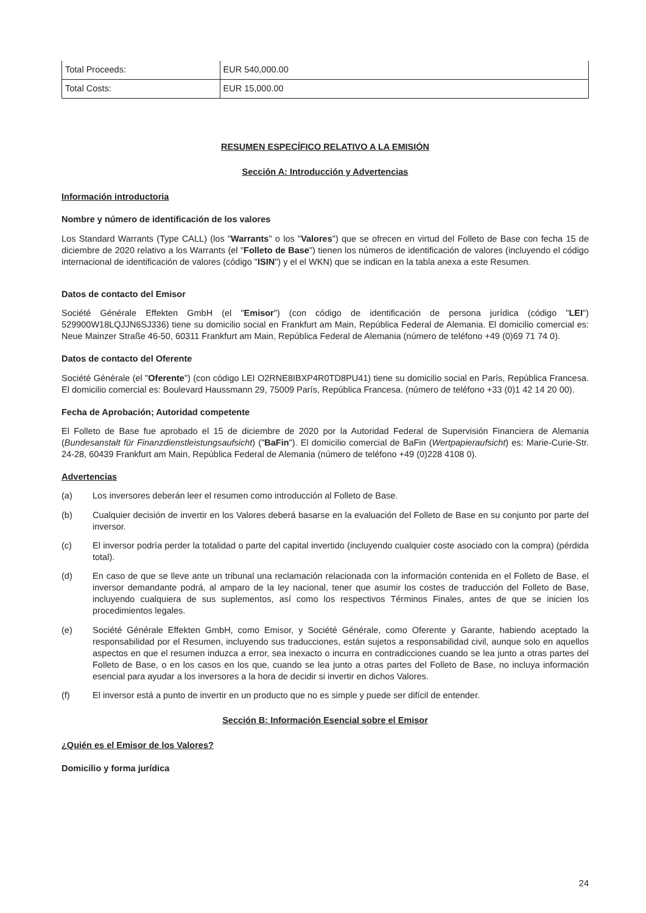| Total Proceeds: | EUR 540,000.00 |
| Total Costs: | EUR 15,000.00 |
RESUMEN ESPECÍFICO RELATIVO A LA EMISIÓN
Sección A: Introducción y Advertencias
Información introductoria
Nombre y número de identificación de los valores
Los Standard Warrants (Type CALL) (los "Warrants" o los "Valores") que se ofrecen en virtud del Folleto de Base con fecha 15 de diciembre de 2020 relativo a los Warrants (el "Folleto de Base") tienen los números de identificación de valores (incluyendo el código internacional de identificación de valores (código "ISIN") y el el WKN) que se indican en la tabla anexa a este Resumen.
Datos de contacto del Emisor
Société Générale Effekten GmbH (el "Emisor") (con código de identificación de persona jurídica (código "LEI") 529900W18LQJJN6SJ336) tiene su domicilio social en Frankfurt am Main, República Federal de Alemania. El domicilio comercial es: Neue Mainzer Straße 46-50, 60311 Frankfurt am Main, República Federal de Alemania (número de teléfono +49 (0)69 71 74 0).
Datos de contacto del Oferente
Société Générale (el "Oferente") (con código LEI O2RNE8IBXP4R0TD8PU41) tiene su domicilio social en París, República Francesa. El domicilio comercial es: Boulevard Haussmann 29, 75009 París, República Francesa. (número de teléfono +33 (0)1 42 14 20 00).
Fecha de Aprobación; Autoridad competente
El Folleto de Base fue aprobado el 15 de diciembre de 2020 por la Autoridad Federal de Supervisión Financiera de Alemania (Bundesanstalt für Finanzdienstleistungsaufsicht) ("BaFin"). El domicilio comercial de BaFin (Wertpapieraufsicht) es: Marie-Curie-Str. 24-28, 60439 Frankfurt am Main, República Federal de Alemania (número de teléfono +49 (0)228 4108 0).
Advertencias
(a) Los inversores deberán leer el resumen como introducción al Folleto de Base.
(b) Cualquier decisión de invertir en los Valores deberá basarse en la evaluación del Folleto de Base en su conjunto por parte del inversor.
(c) El inversor podría perder la totalidad o parte del capital invertido (incluyendo cualquier coste asociado con la compra) (pérdida total).
(d) En caso de que se lleve ante un tribunal una reclamación relacionada con la información contenida en el Folleto de Base, el inversor demandante podrá, al amparo de la ley nacional, tener que asumir los costes de traducción del Folleto de Base, incluyendo cualquiera de sus suplementos, así como los respectivos Términos Finales, antes de que se inicien los procedimientos legales.
(e) Société Générale Effekten GmbH, como Emisor, y Société Générale, como Oferente y Garante, habiendo aceptado la responsabilidad por el Resumen, incluyendo sus traducciones, están sujetos a responsabilidad civil, aunque solo en aquellos aspectos en que el resumen induzca a error, sea inexacto o incurra en contradicciones cuando se lea junto a otras partes del Folleto de Base, o en los casos en los que, cuando se lea junto a otras partes del Folleto de Base, no incluya información esencial para ayudar a los inversores a la hora de decidir si invertir en dichos Valores.
(f) El inversor está a punto de invertir en un producto que no es simple y puede ser difícil de entender.
Sección B: Información Esencial sobre el Emisor
¿Quién es el Emisor de los Valores?
Domicilio y forma jurídica
24